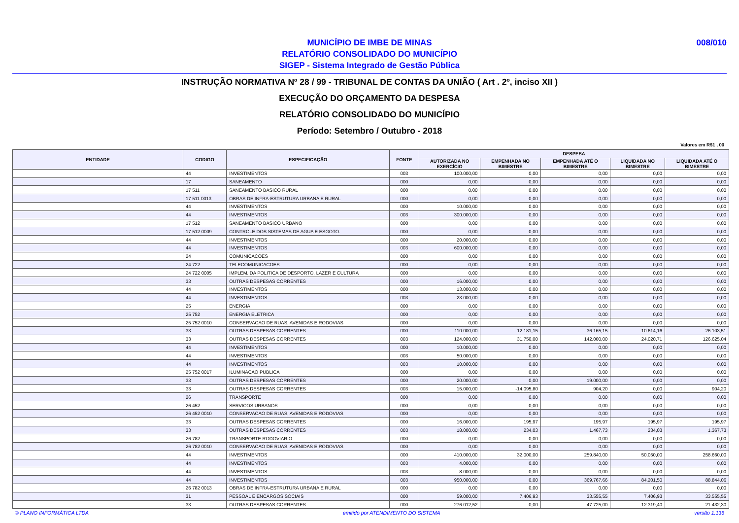MUNICÍPIO DE IMBE DE MINAS
RELATÓRIO CONSOLIDADO DO MUNICÍPIO
SIGEP - Sistema Integrado de Gestão Pública
008/010
INSTRUÇÃO NORMATIVA Nº 28 / 99 - TRIBUNAL DE CONTAS DA UNIÃO ( Art . 2º, inciso XII )
EXECUÇÃO DO ORÇAMENTO DA DESPESA
RELATÓRIO CONSOLIDADO DO MUNICÍPIO
Período: Setembro / Outubro - 2018
Valores em R$1 , 00
| ENTIDADE | CODIGO | ESPECIFICAÇÃO | FONTE | DESPESA | | | | |
| --- | --- | --- | --- | --- | --- | --- | --- | --- |
| | | | | AUTORIZADA NO EXERCÍCIO | EMPENHADA NO BIMESTRE | EMPENHADA ATÉ O BIMESTRE | LIQUIDADA NO BIMESTRE | LIQUIDADA ATÉ O BIMESTRE |
| | 44 | INVESTIMENTOS | 003 | 100.000,00 | 0,00 | 0,00 | 0,00 | 0,00 |
| | 17 | SANEAMENTO | 000 | 0,00 | 0,00 | 0,00 | 0,00 | 0,00 |
| | 17 511 | SANEAMENTO BASICO RURAL | 000 | 0,00 | 0,00 | 0,00 | 0,00 | 0,00 |
| | 17 511 0013 | OBRAS DE INFRA-ESTRUTURA URBANA E RURAL | 000 | 0,00 | 0,00 | 0,00 | 0,00 | 0,00 |
| | 44 | INVESTIMENTOS | 000 | 10.000,00 | 0,00 | 0,00 | 0,00 | 0,00 |
| | 44 | INVESTIMENTOS | 003 | 300.000,00 | 0,00 | 0,00 | 0,00 | 0,00 |
| | 17 512 | SANEAMENTO BASICO URBANO | 000 | 0,00 | 0,00 | 0,00 | 0,00 | 0,00 |
| | 17 512 0009 | CONTROLE DOS SISTEMAS DE AGUA E ESGOTO. | 000 | 0,00 | 0,00 | 0,00 | 0,00 | 0,00 |
| | 44 | INVESTIMENTOS | 000 | 20.000,00 | 0,00 | 0,00 | 0,00 | 0,00 |
| | 44 | INVESTIMENTOS | 003 | 600.000,00 | 0,00 | 0,00 | 0,00 | 0,00 |
| | 24 | COMUNICACOES | 000 | 0,00 | 0,00 | 0,00 | 0,00 | 0,00 |
| | 24 722 | TELECOMUNICACOES | 000 | 0,00 | 0,00 | 0,00 | 0,00 | 0,00 |
| | 24 722 0005 | IMPLEM. DA POLITICA DE DESPORTO, LAZER E CULTURA | 000 | 0,00 | 0,00 | 0,00 | 0,00 | 0,00 |
| | 33 | OUTRAS DESPESAS CORRENTES | 000 | 16.000,00 | 0,00 | 0,00 | 0,00 | 0,00 |
| | 44 | INVESTIMENTOS | 000 | 13.000,00 | 0,00 | 0,00 | 0,00 | 0,00 |
| | 44 | INVESTIMENTOS | 003 | 23.000,00 | 0,00 | 0,00 | 0,00 | 0,00 |
| | 25 | ENERGIA | 000 | 0,00 | 0,00 | 0,00 | 0,00 | 0,00 |
| | 25 752 | ENERGIA ELETRICA | 000 | 0,00 | 0,00 | 0,00 | 0,00 | 0,00 |
| | 25 752 0010 | CONSERVACAO DE RUAS, AVENIDAS E RODOVIAS | 000 | 0,00 | 0,00 | 0,00 | 0,00 | 0,00 |
| | 33 | OUTRAS DESPESAS CORRENTES | 000 | 110.000,00 | 12.181,15 | 36.165,15 | 10.614,16 | 26.103,51 |
| | 33 | OUTRAS DESPESAS CORRENTES | 003 | 124.000,00 | 31.750,00 | 142.000,00 | 24.020,71 | 126.625,04 |
| | 44 | INVESTIMENTOS | 000 | 10.000,00 | 0,00 | 0,00 | 0,00 | 0,00 |
| | 44 | INVESTIMENTOS | 003 | 50.000,00 | 0,00 | 0,00 | 0,00 | 0,00 |
| | 44 | INVESTIMENTOS | 003 | 10.000,00 | 0,00 | 0,00 | 0,00 | 0,00 |
| | 25 752 0017 | ILUMINACAO PUBLICA | 000 | 0,00 | 0,00 | 0,00 | 0,00 | 0,00 |
| | 33 | OUTRAS DESPESAS CORRENTES | 000 | 20.000,00 | 0,00 | 19.000,00 | 0,00 | 0,00 |
| | 33 | OUTRAS DESPESAS CORRENTES | 003 | 15.000,00 | -14.095,80 | 904,20 | 0,00 | 904,20 |
| | 26 | TRANSPORTE | 000 | 0,00 | 0,00 | 0,00 | 0,00 | 0,00 |
| | 26 452 | SERVICOS URBANOS | 000 | 0,00 | 0,00 | 0,00 | 0,00 | 0,00 |
| | 26 452 0010 | CONSERVACAO DE RUAS, AVENIDAS E RODOVIAS | 000 | 0,00 | 0,00 | 0,00 | 0,00 | 0,00 |
| | 33 | OUTRAS DESPESAS CORRENTES | 000 | 16.000,00 | 195,97 | 195,97 | 195,97 | 195,97 |
| | 33 | OUTRAS DESPESAS CORRENTES | 003 | 18.000,00 | 234,03 | 1.467,73 | 234,03 | 1.367,73 |
| | 26 782 | TRANSPORTE RODOVIARIO | 000 | 0,00 | 0,00 | 0,00 | 0,00 | 0,00 |
| | 26 782 0010 | CONSERVACAO DE RUAS, AVENIDAS E RODOVIAS | 000 | 0,00 | 0,00 | 0,00 | 0,00 | 0,00 |
| | 44 | INVESTIMENTOS | 000 | 410.000,00 | 32.000,00 | 259.840,00 | 50.050,00 | 258.660,00 |
| | 44 | INVESTIMENTOS | 003 | 4.000,00 | 0,00 | 0,00 | 0,00 | 0,00 |
| | 44 | INVESTIMENTOS | 003 | 8.000,00 | 0,00 | 0,00 | 0,00 | 0,00 |
| | 44 | INVESTIMENTOS | 003 | 950.000,00 | 0,00 | 369.767,66 | 84.201,50 | 88.844,06 |
| | 26 782 0013 | OBRAS DE INFRA-ESTRUTURA URBANA E RURAL | 000 | 0,00 | 0,00 | 0,00 | 0,00 | 0,00 |
| | 31 | PESSOAL E ENCARGOS SOCIAIS | 000 | 59.000,00 | 7.406,93 | 33.555,55 | 7.406,93 | 33.555,55 |
| | 33 | OUTRAS DESPESAS CORRENTES | 000 | 276.012,52 | 0,00 | 47.725,00 | 12.319,40 | 21.432,30 |
© PLANO INFORMÁTICA LTDA emitido por ATENDIMENTO DO SISTEMA versão 1.136